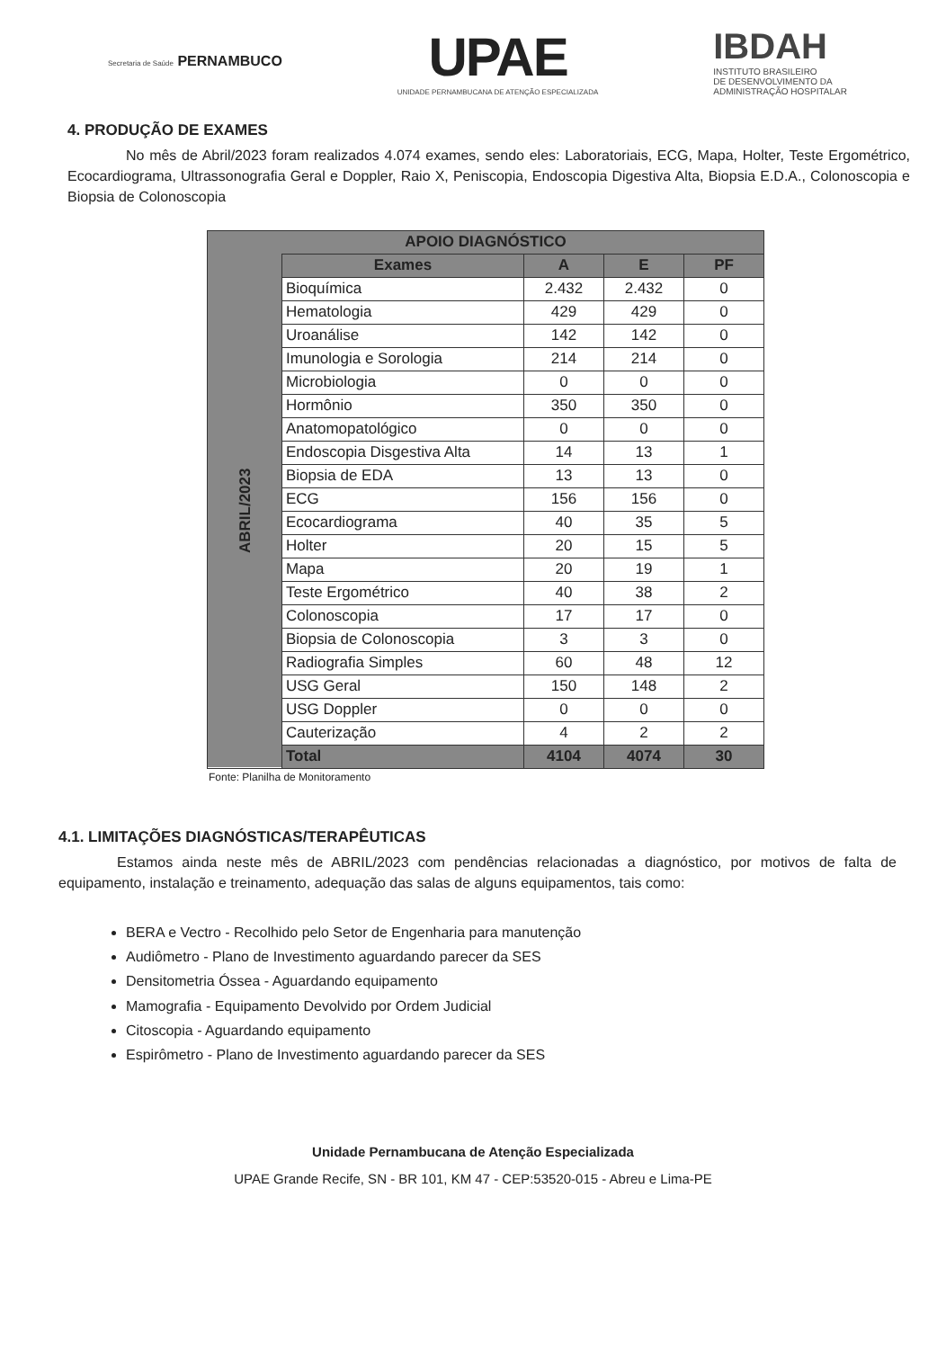Secretaria de Saúde PERNAMBUCO
UPAE
UNIDADE PERNAMBUCANA DE ATENÇÃO ESPECIALIZADA
IBDAH
INSTITUTO BRASILEIRO
DE DESENVOLVIMENTO DA
ADMINISTRAÇÃO HOSPITALAR
4. PRODUÇÃO DE EXAMES
No mês de Abril/2023 foram realizados 4.074 exames, sendo eles: Laboratoriais, ECG, Mapa, Holter, Teste Ergométrico, Ecocardiograma, Ultrassonografia Geral e Doppler, Raio X, Peniscopia, Endoscopia Digestiva Alta, Biopsia E.D.A., Colonoscopia e Biopsia de Colonoscopia
| APOIO DIAGNÓSTICO | | | | |
| --- | --- | --- | --- | --- |
| ABRIL/2023 | Exames | A | E | PF |
| | Bioquímica | 2.432 | 2.432 | 0 |
| | Hematologia | 429 | 429 | 0 |
| | Uroanálise | 142 | 142 | 0 |
| | Imunologia e Sorologia | 214 | 214 | 0 |
| | Microbiologia | 0 | 0 | 0 |
| | Hormônio | 350 | 350 | 0 |
| | Anatomopatológico | 0 | 0 | 0 |
| | Endoscopia Disgestiva Alta | 14 | 13 | 1 |
| | Biopsia de EDA | 13 | 13 | 0 |
| | ECG | 156 | 156 | 0 |
| | Ecocardiograma | 40 | 35 | 5 |
| | Holter | 20 | 15 | 5 |
| | Mapa | 20 | 19 | 1 |
| | Teste Ergométrico | 40 | 38 | 2 |
| | Colonoscopia | 17 | 17 | 0 |
| | Biopsia de Colonoscopia | 3 | 3 | 0 |
| | Radiografia Simples | 60 | 48 | 12 |
| | USG Geral | 150 | 148 | 2 |
| | USG Doppler | 0 | 0 | 0 |
| | Cauterização | 4 | 2 | 2 |
| | Total | 4104 | 4074 | 30 |
Fonte: Planilha de Monitoramento
4.1. LIMITAÇÕES DIAGNÓSTICAS/TERAPÊUTICAS
Estamos ainda neste mês de ABRIL/2023 com pendências relacionadas a diagnóstico, por motivos de falta de equipamento, instalação e treinamento, adequação das salas de alguns equipamentos, tais como:
BERA e Vectro - Recolhido pelo Setor de Engenharia para manutenção
Audiômetro - Plano de Investimento aguardando parecer da SES
Densitometria Óssea - Aguardando equipamento
Mamografia - Equipamento Devolvido por Ordem Judicial
Citoscopia - Aguardando equipamento
Espirômetro - Plano de Investimento aguardando parecer da SES
Unidade Pernambucana de Atenção Especializada
UPAE Grande Recife, SN - BR 101, KM 47 - CEP:53520-015 - Abreu e Lima-PE